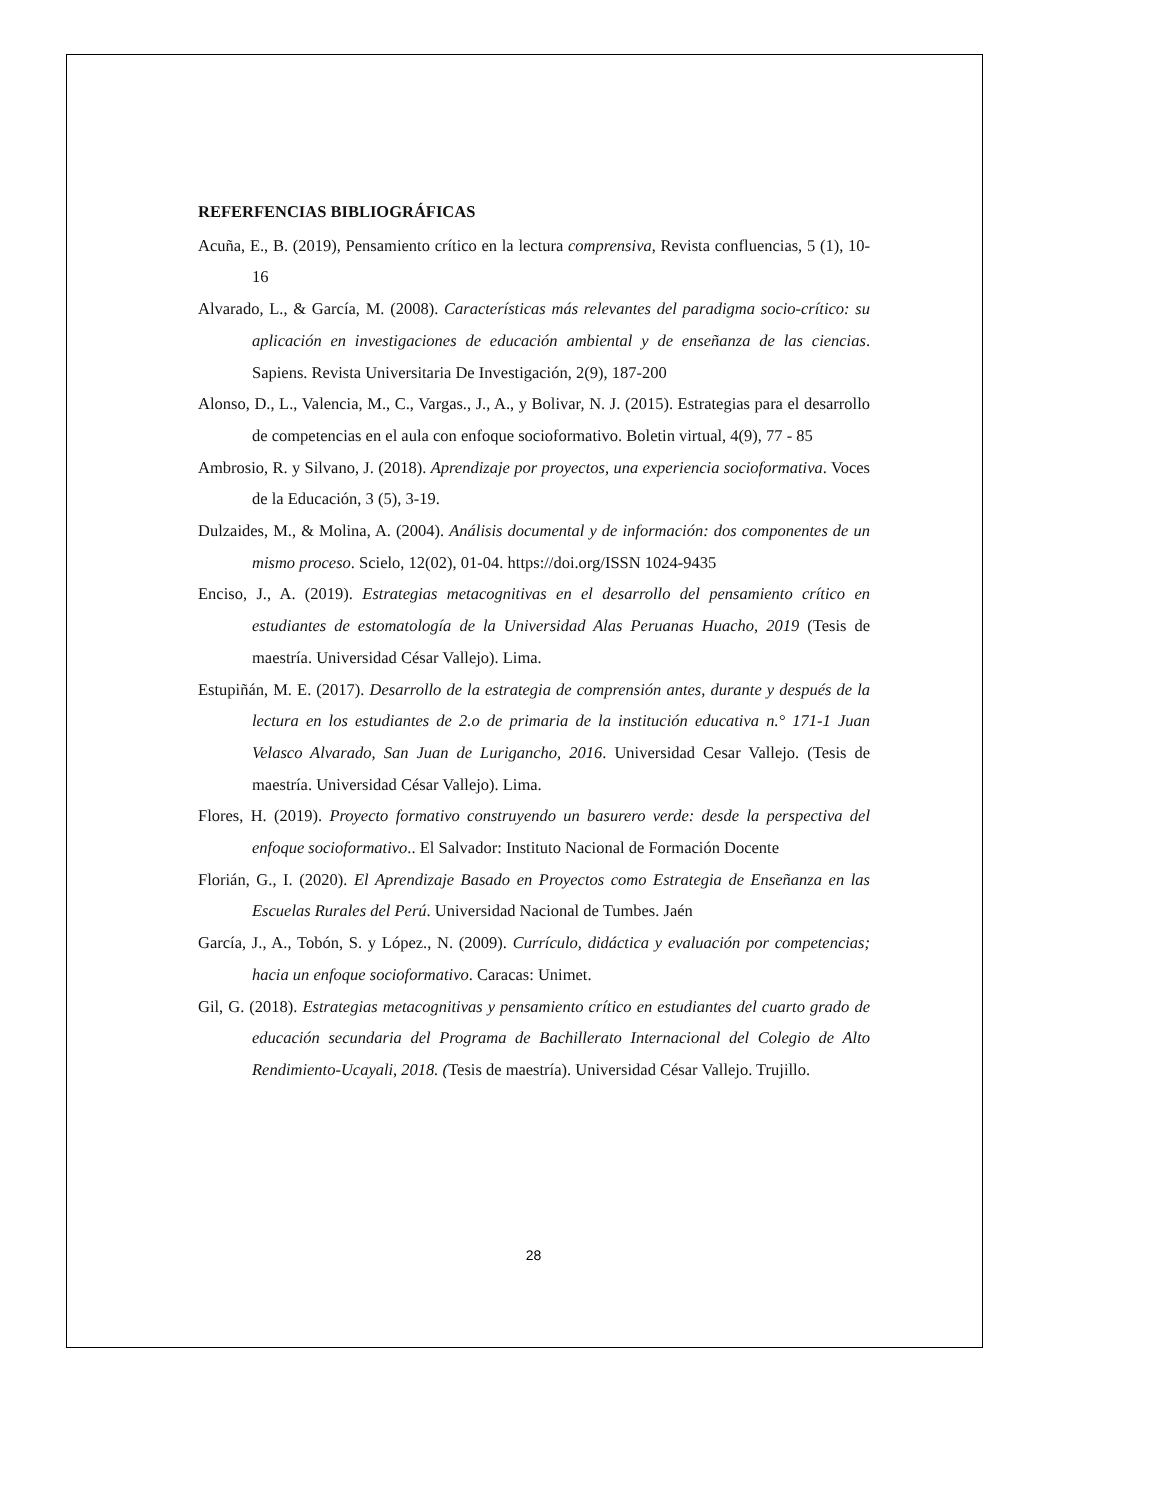REFERFENCIAS BIBLIOGRÁFICAS
Acuña, E., B. (2019), Pensamiento crítico en la lectura comprensiva, Revista confluencias, 5 (1), 10-16
Alvarado, L., & García, M. (2008). Características más relevantes del paradigma socio-crítico: su aplicación en investigaciones de educación ambiental y de enseñanza de las ciencias. Sapiens. Revista Universitaria De Investigación, 2(9), 187-200
Alonso, D., L., Valencia, M., C., Vargas., J., A., y Bolivar, N. J. (2015). Estrategias para el desarrollo de competencias en el aula con enfoque socioformativo. Boletin virtual, 4(9), 77 - 85
Ambrosio, R. y Silvano, J. (2018). Aprendizaje por proyectos, una experiencia socioformativa. Voces de la Educación, 3 (5), 3-19.
Dulzaides, M., & Molina, A. (2004). Análisis documental y de información: dos componentes de un mismo proceso. Scielo, 12(02), 01-04. https://doi.org/ISSN 1024-9435
Enciso, J., A. (2019). Estrategias metacognitivas en el desarrollo del pensamiento crítico en estudiantes de estomatología de la Universidad Alas Peruanas Huacho, 2019 (Tesis de maestría. Universidad César Vallejo). Lima.
Estupiñán, M. E. (2017). Desarrollo de la estrategia de comprensión antes, durante y después de la lectura en los estudiantes de 2.o de primaria de la institución educativa n.° 171-1 Juan Velasco Alvarado, San Juan de Lurigancho, 2016. Universidad Cesar Vallejo. (Tesis de maestría. Universidad César Vallejo). Lima.
Flores, H. (2019). Proyecto formativo construyendo un basurero verde: desde la perspectiva del enfoque socioformativo.. El Salvador: Instituto Nacional de Formación Docente
Florián, G., I. (2020). El Aprendizaje Basado en Proyectos como Estrategia de Enseñanza en las Escuelas Rurales del Perú. Universidad Nacional de Tumbes. Jaén
García, J., A., Tobón, S. y López., N. (2009). Currículo, didáctica y evaluación por competencias; hacia un enfoque socioformativo. Caracas: Unimet.
Gil, G. (2018). Estrategias metacognitivas y pensamiento crítico en estudiantes del cuarto grado de educación secundaria del Programa de Bachillerato Internacional del Colegio de Alto Rendimiento-Ucayali, 2018. (Tesis de maestría). Universidad César Vallejo. Trujillo.
28